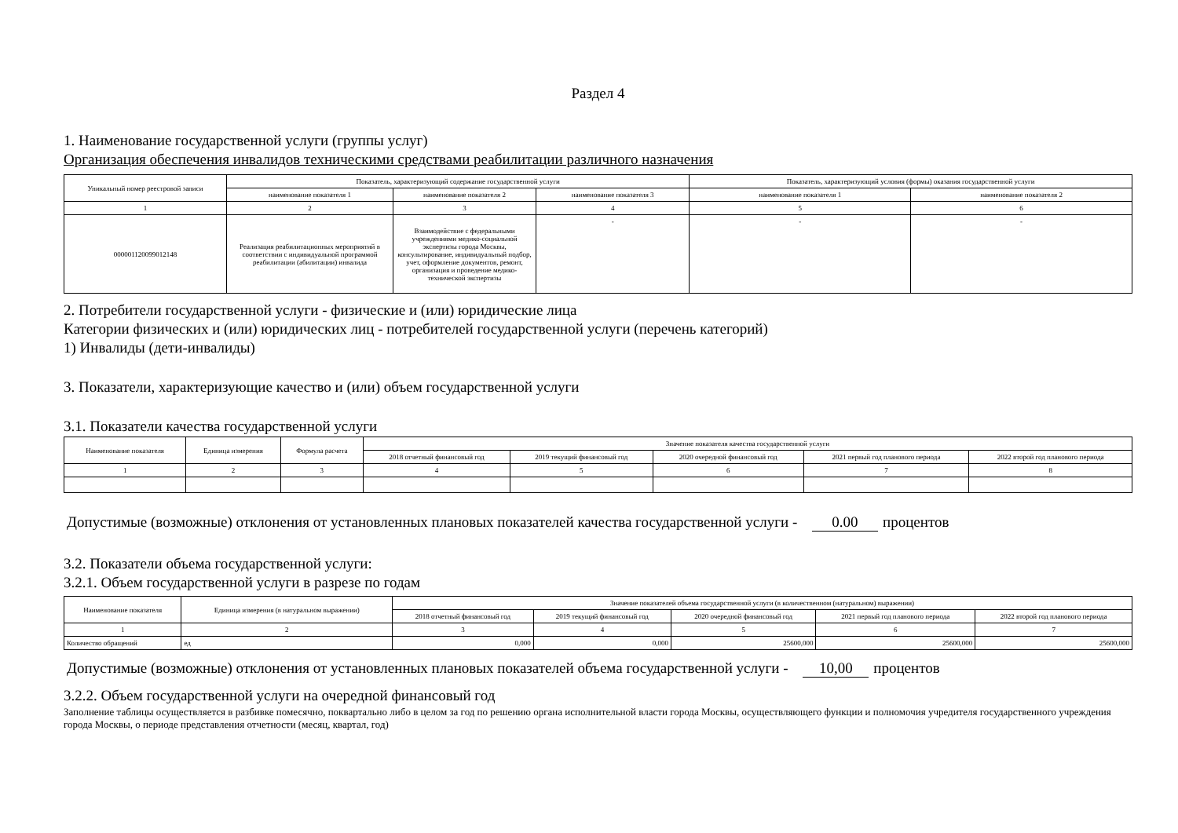Раздел 4
1. Наименование государственной услуги (группы услуг)
Организация обеспечения инвалидов техническими средствами реабилитации различного назначения
| Уникальный номер реестровой записи | Показатель, характеризующий содержание государственной услуги | | | Показатель, характеризующий условия (формы) оказания государственной услуги | |
| | наименование показателя 1 | наименование показателя 2 | наименование показателя 3 | наименование показателя 1 | наименование показателя 2 |
| 1 | 2 | 3 | 4 | 5 | 6 |
| 000001120099012148 | Реализация реабилитационных мероприятий в соответствии с индивидуальной программой реабилитации (абилитации) инвалида | Взаимодействие с федеральными учреждениями медико-социальной экспертизы города Москвы, консультирование, индивидуальный подбор, учет, оформление документов, ремонт, организация и проведение медико-технической экспертизы | - | - | - |
2. Потребители государственной услуги - физические и (или) юридические лица
Категории физических и (или) юридических лиц - потребителей государственной услуги (перечень категорий)
1) Инвалиды (дети-инвалиды)
3. Показатели, характеризующие качество и (или) объем государственной услуги
3.1. Показатели качества государственной услуги
| Наименование показателя | Единица измерения | Формула расчета | Значение показателя качества государственной услуги | | | | |
| | | | 2018 отчетный финансовый год | 2019 текущий финансовый год | 2020 очередной финансовый год | 2021 первый год планового периода | 2022 второй год планового периода |
| 1 | 2 | 3 | 4 | 5 | 6 | 7 | 8 |
Допустимые (возможные) отклонения от установленных плановых показателей качества государственной услуги - 0.00 процентов
3.2. Показатели объема государственной услуги:
3.2.1. Объем государственной услуги в разрезе по годам
| Наименование показателя | Единица измерения (в натуральном выражении) | Значение показателей объема государственной услуги (в количественном (натуральном) выражении) | | | | |
| | | 2018 отчетный финансовый год | 2019 текущий финансовый год | 2020 очередной финансовый год | 2021 первый год планового периода | 2022 второй год планового периода |
| 1 | 2 | 3 | 4 | 5 | 6 | 7 |
| Количество обращений | ед | 0,000 | 0,000 | 25600,000 | 25600,000 | 25600,000 |
Допустимые (возможные) отклонения от установленных плановых показателей объема государственной услуги - 10,00 процентов
3.2.2. Объем государственной услуги на очередной финансовый год
Заполнение таблицы осуществляется в разбивке помесячно, поквартально либо в целом за год по решению органа исполнительной власти города Москвы, осуществляющего функции и полномочия учредителя государственного учреждения города Москвы, о периоде представления отчетности (месяц, квартал, год)